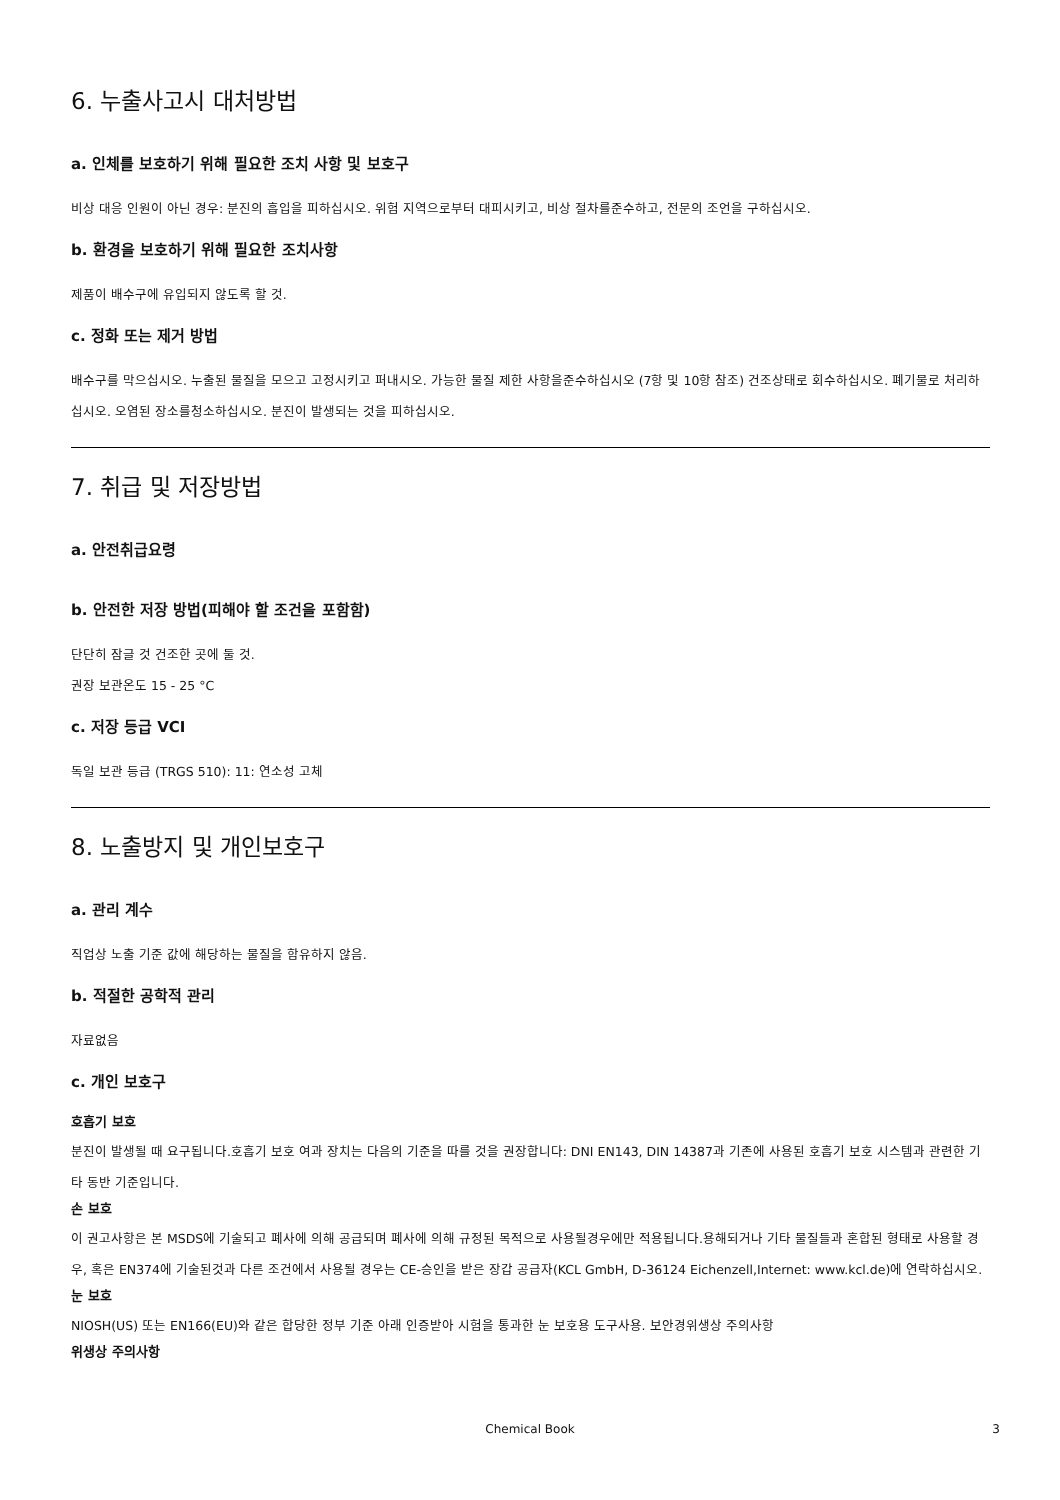6. 누출사고시 대처방법
a. 인체를 보호하기 위해 필요한 조치 사항 및 보호구
비상 대응 인원이 아닌 경우: 분진의 흡입을 피하십시오. 위험 지역으로부터 대피시키고, 비상 절차를준수하고, 전문의 조언을 구하십시오.
b. 환경을 보호하기 위해 필요한 조치사항
제품이 배수구에 유입되지 않도록 할 것.
c. 정화 또는 제거 방법
배수구를 막으십시오. 누출된 물질을 모으고 고정시키고 퍼내시오. 가능한 물질 제한 사항을준수하십시오 (7항 및 10항 참조) 건조상태로 회수하십시오. 폐기물로 처리하십시오. 오염된 장소를청소하십시오. 분진이 발생되는 것을 피하십시오.
7. 취급 및 저장방법
a. 안전취급요령
b. 안전한 저장 방법(피해야 할 조건을 포함함)
단단히 잠글 것 건조한 곳에 둘 것.
권장 보관온도 15 - 25 °C
c. 저장 등급 VCI
독일 보관 등급 (TRGS 510): 11: 연소성 고체
8. 노출방지 및 개인보호구
a. 관리 계수
직업상 노출 기준 값에 해당하는 물질을 함유하지 않음.
b. 적절한 공학적 관리
자료없음
c. 개인 보호구
호흡기 보호
분진이 발생될 때 요구됩니다.호흡기 보호 여과 장치는 다음의 기준을 따를 것을 권장합니다: DNI EN143, DIN 14387과 기존에 사용된 호흡기 보호 시스템과 관련한 기타 동반 기준입니다.
손 보호
이 권고사항은 본 MSDS에 기술되고 폐사에 의해 공급되며 폐사에 의해 규정된 목적으로 사용될경우에만 적용됩니다.용해되거나 기타 물질들과 혼합된 형태로 사용할 경우, 혹은 EN374에 기술된것과 다른 조건에서 사용될 경우는 CE-승인을 받은 장갑 공급자(KCL GmbH, D-36124 Eichenzell,Internet: www.kcl.de)에 연락하십시오.
눈 보호
NIOSH(US) 또는 EN166(EU)와 같은 합당한 정부 기준 아래 인증받아 시험을 통과한 눈 보호용 도구사용. 보안경위생상 주의사항
위생상 주의사항
Chemical Book 3